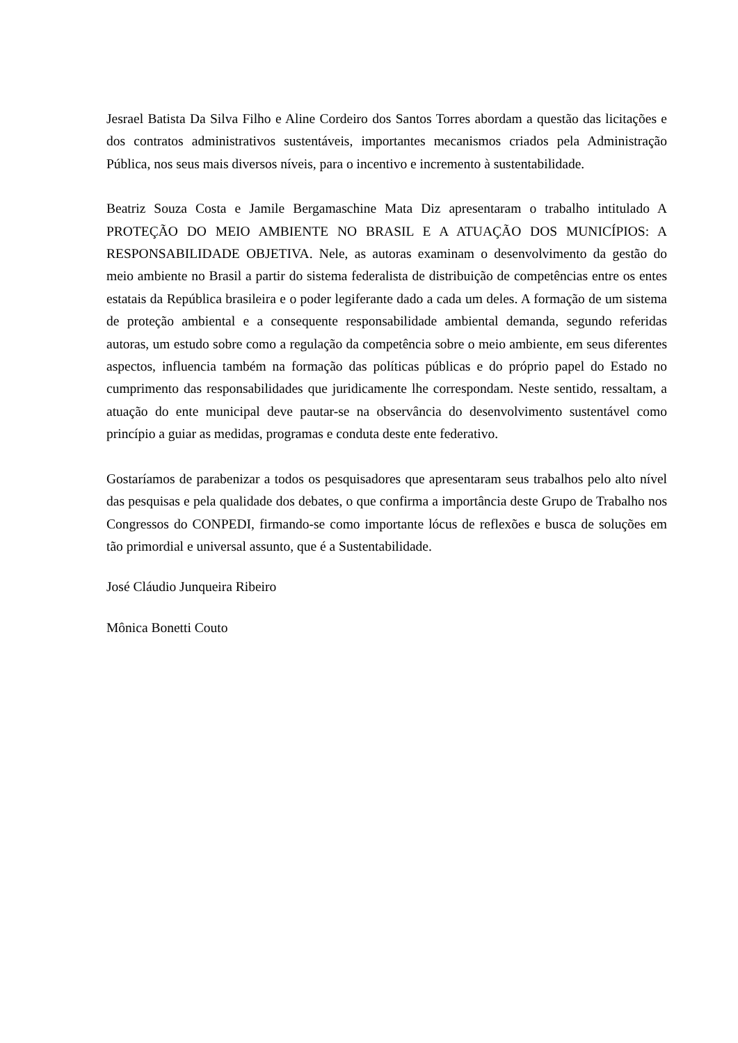Jesrael Batista Da Silva Filho e Aline Cordeiro dos Santos Torres abordam a questão das licitações e dos contratos administrativos sustentáveis, importantes mecanismos criados pela Administração Pública, nos seus mais diversos níveis, para o incentivo e incremento à sustentabilidade.
Beatriz Souza Costa e Jamile Bergamaschine Mata Diz apresentaram o trabalho intitulado A PROTEÇÃO DO MEIO AMBIENTE NO BRASIL E A ATUAÇÃO DOS MUNICÍPIOS: A RESPONSABILIDADE OBJETIVA. Nele, as autoras examinam o desenvolvimento da gestão do meio ambiente no Brasil a partir do sistema federalista de distribuição de competências entre os entes estatais da República brasileira e o poder legiferante dado a cada um deles. A formação de um sistema de proteção ambiental e a consequente responsabilidade ambiental demanda, segundo referidas autoras, um estudo sobre como a regulação da competência sobre o meio ambiente, em seus diferentes aspectos, influencia também na formação das políticas públicas e do próprio papel do Estado no cumprimento das responsabilidades que juridicamente lhe correspondam. Neste sentido, ressaltam, a atuação do ente municipal deve pautar-se na observância do desenvolvimento sustentável como princípio a guiar as medidas, programas e conduta deste ente federativo.
Gostaríamos de parabenizar a todos os pesquisadores que apresentaram seus trabalhos pelo alto nível das pesquisas e pela qualidade dos debates, o que confirma a importância deste Grupo de Trabalho nos Congressos do CONPEDI, firmando-se como importante lócus de reflexões e busca de soluções em tão primordial e universal assunto, que é a Sustentabilidade.
José Cláudio Junqueira Ribeiro
Mônica Bonetti Couto